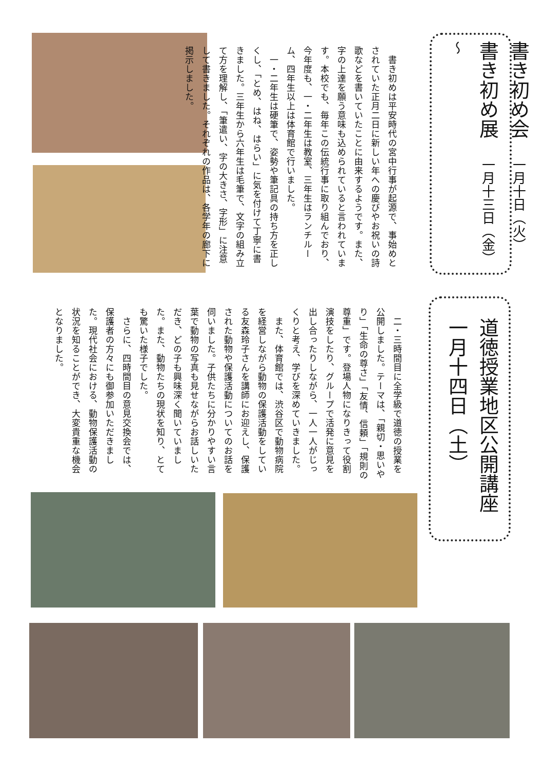書き初め会　一月十日（火）
書き初め展　一月十三日（金）～
　書き初めは平安時代の宮中行事が起源で、事始めとされていた正月二日に新しい年への慶びやお祝いの詩歌などを書いていたことに由来するようです。また、字の上達を願う意味も込められていると言われています。本校でも、毎年この伝統行事に取り組んでおり、今年度も、一・二年生は教室、三年生はランチルーム、四年生以上は体育館で行いました。
　一・二年生は硬筆で、姿勢や筆記具の持ち方を正しくし、「とめ、はね、はらい」に気を付けて丁寧に書きました。三年生から六年生は毛筆で、文字の組み立て方を理解し、「筆遣い、字の大きさ、字形」に注意して書きました。それぞれの作品は、各学年の廊下に掲示しました。
道徳授業地区公開講座
一月十四日（土）
　二・三時間目に全学級で道徳の授業を公開しました。テーマは、「親切・思いやり」「生命の尊さ」「友情、信頼」「規則の尊重」です。登場人物になりきって役割演技をしたり、グループで活発に意見を出し合ったりしながら、一人一人がじっくりと考え、学びを深めていきました。
　また、体育館では、渋谷区で動物病院を経営しながら動物の保護活動をしている友森玲子さんを講師にお迎えし、保護された動物や保護活動についてのお話を伺いました。子供たちに分かりやすい言葉で動物の写真も見せながらお話しいただき、どの子も興味深く聞いていました。また、動物たちの現状を知り、とても驚いた様子でした。
　さらに、四時間目の意見交換会では、保護者の方々にも御参加いただきました。現代社会における、動物保護活動の状況を知ることができ、大変貴重な機会となりました。